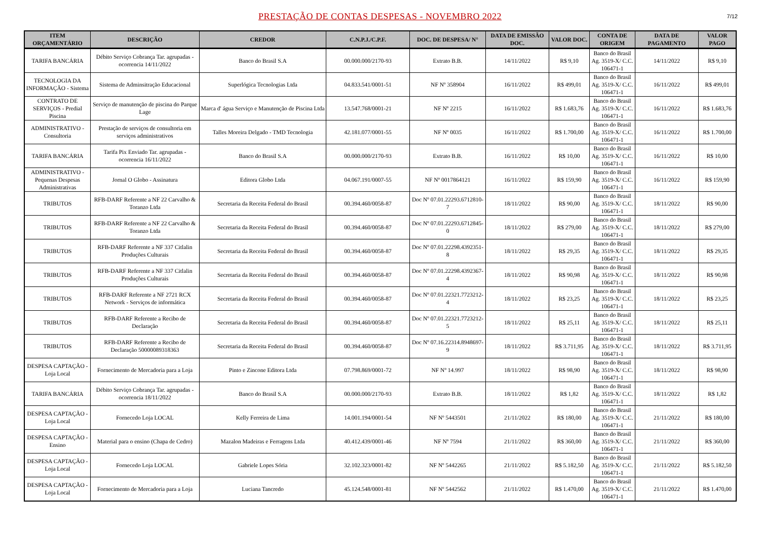PRESTAÇÃO DE CONTAS DESPESAS - NOVEMBRO 2022
7/12
| ITEM ORÇAMENTÁRIO | DESCRIÇÃO | CREDOR | C.N.P.J./C.P.F. | DOC. DE DESPESA/ N° | DATA DE EMISSÃO DOC. | VALOR DOC. | CONTA DE ORIGEM | DATA DE PAGAMENTO | VALOR PAGO |
| --- | --- | --- | --- | --- | --- | --- | --- | --- | --- |
| TARIFA BANCÁRIA | Débito Serviço Cobrança Tar. agrupadas - ocorrencia 14/11/2022 | Banco do Brasil S.A | 00.000.000/2170-93 | Extrato B.B. | 14/11/2022 | R$ 9,10 | Banco do Brasil Ag. 3519-X/ C.C. 106471-1 | 14/11/2022 | R$ 9,10 |
| TECNOLOGIA DA INFORMAÇÃO - Sistema | Sistema de Adminsitração Educacional | Superlógica Tecnologias Ltda | 04.833.541/0001-51 | NF Nº 358904 | 16/11/2022 | R$ 499,01 | Banco do Brasil Ag. 3519-X/ C.C. 106471-1 | 16/11/2022 | R$ 499,01 |
| CONTRATO DE SERVIÇOS - Predial Piscina | Serviço de manutenção de piscina do Parque Lage | Marca d' água Serviço e Manutenção de Piscina Ltda | 13.547.768/0001-21 | NF Nº 2215 | 16/11/2022 | R$ 1.683,76 | Banco do Brasil Ag. 3519-X/ C.C. 106471-1 | 16/11/2022 | R$ 1.683,76 |
| ADMINISTRATIVO - Consultoria | Prestação de serviços de consultoria em serviços administrativos | Talles Moreira Delgado - TMD Tecnologia | 42.181.077/0001-55 | NF Nº 0035 | 16/11/2022 | R$ 1.700,00 | Banco do Brasil Ag. 3519-X/ C.C. 106471-1 | 16/11/2022 | R$ 1.700,00 |
| TARIFA BANCÁRIA | Tarifa Pix Enviado Tar. agrupadas - ocorrencia 16/11/2022 | Banco do Brasil S.A | 00.000.000/2170-93 | Extrato B.B. | 16/11/2022 | R$ 10,00 | Banco do Brasil Ag. 3519-X/ C.C. 106471-1 | 16/11/2022 | R$ 10,00 |
| ADMINISTRATIVO - Pequenas Despesas Administrativas | Jornal O Globo - Assinatura | Editora Globo Ltda | 04.067.191/0007-55 | NF Nº 0017864121 | 16/11/2022 | R$ 159,90 | Banco do Brasil Ag. 3519-X/ C.C. 106471-1 | 16/11/2022 | R$ 159,90 |
| TRIBUTOS | RFB-DARF Referente a NF 22 Carvalho & Toranzo Ltda | Secretaria da Receita Federal do Brasil | 00.394.460/0058-87 | Doc Nº 07.01.22293.6712810-7 | 18/11/2022 | R$ 90,00 | Banco do Brasil Ag. 3519-X/ C.C. 106471-1 | 18/11/2022 | R$ 90,00 |
| TRIBUTOS | RFB-DARF Referente a NF 22 Carvalho & Toranzo Ltda | Secretaria da Receita Federal do Brasil | 00.394.460/0058-87 | Doc Nº 07.01.22293.6712845-0 | 18/11/2022 | R$ 279,00 | Banco do Brasil Ag. 3519-X/ C.C. 106471-1 | 18/11/2022 | R$ 279,00 |
| TRIBUTOS | RFB-DARF Referente a NF 337 Citlalin Produções Culturais | Secretaria da Receita Federal do Brasil | 00.394.460/0058-87 | Doc Nº 07.01.22298.4392351-8 | 18/11/2022 | R$ 29,35 | Banco do Brasil Ag. 3519-X/ C.C. 106471-1 | 18/11/2022 | R$ 29,35 |
| TRIBUTOS | RFB-DARF Referente a NF 337 Citlalin Produções Culturais | Secretaria da Receita Federal do Brasil | 00.394.460/0058-87 | Doc Nº 07.01.22298.4392367-4 | 18/11/2022 | R$ 90,98 | Banco do Brasil Ag. 3519-X/ C.C. 106471-1 | 18/11/2022 | R$ 90,98 |
| TRIBUTOS | RFB-DARF Referente a NF 2721 RCX Network - Serviços de informática | Secretaria da Receita Federal do Brasil | 00.394.460/0058-87 | Doc Nº 07.01.22321.7723212-4 | 18/11/2022 | R$ 23,25 | Banco do Brasil Ag. 3519-X/ C.C. 106471-1 | 18/11/2022 | R$ 23,25 |
| TRIBUTOS | RFB-DARF Referente a Recibo de Declaração | Secretaria da Receita Federal do Brasil | 00.394.460/0058-87 | Doc Nº 07.01.22321.7723212-5 | 18/11/2022 | R$ 25,11 | Banco do Brasil Ag. 3519-X/ C.C. 106471-1 | 18/11/2022 | R$ 25,11 |
| TRIBUTOS | RFB-DARF Referente a Recibo de Declaração 50000089318363 | Secretaria da Receita Federal do Brasil | 00.394.460/0058-87 | Doc Nº 07.16.22314.8948697-9 | 18/11/2022 | R$ 3.711,95 | Banco do Brasil Ag. 3519-X/ C.C. 106471-1 | 18/11/2022 | R$ 3.711,95 |
| DESPESA CAPTAÇÃO - Loja Local | Fornecimento de Mercadoria para a Loja | Pinto e Zincone Editora Ltda | 07.798.869/0001-72 | NF Nº 14.997 | 18/11/2022 | R$ 98,90 | Banco do Brasil Ag. 3519-X/ C.C. 106471-1 | 18/11/2022 | R$ 98,90 |
| TARIFA BANCÁRIA | Débito Serviço Cobrança Tar. agrupadas - ocorrencia 18/11/2022 | Banco do Brasil S.A | 00.000.000/2170-93 | Extrato B.B. | 18/11/2022 | R$ 1,82 | Banco do Brasil Ag. 3519-X/ C.C. 106471-1 | 18/11/2022 | R$ 1,82 |
| DESPESA CAPTAÇÃO - Loja Local | Fornecedo Loja LOCAL | Kelly Ferreira de Lima | 14.001.194/0001-54 | NF Nº 5443501 | 21/11/2022 | R$ 180,00 | Banco do Brasil Ag. 3519-X/ C.C. 106471-1 | 21/11/2022 | R$ 180,00 |
| DESPESA CAPTAÇÃO - Ensino | Material para o ensino (Chapa de Cedro) | Mazalon Madeiras e Ferragens Ltda | 40.412.439/0001-46 | NF Nº 7594 | 21/11/2022 | R$ 360,00 | Banco do Brasil Ag. 3519-X/ C.C. 106471-1 | 21/11/2022 | R$ 360,00 |
| DESPESA CAPTAÇÃO - Loja Local | Fornecedo Loja LOCAL | Gabriele Lopes Sória | 32.102.323/0001-82 | NF Nº 5442265 | 21/11/2022 | R$ 5.182,50 | Banco do Brasil Ag. 3519-X/ C.C. 106471-1 | 21/11/2022 | R$ 5.182,50 |
| DESPESA CAPTAÇÃO - Loja Local | Fornecimento de Mercadoria para a Loja | Luciana Tancredo | 45.124.548/0001-81 | NF Nº 5442562 | 21/11/2022 | R$ 1.470,00 | Banco do Brasil Ag. 3519-X/ C.C. 106471-1 | 21/11/2022 | R$ 1.470,00 |